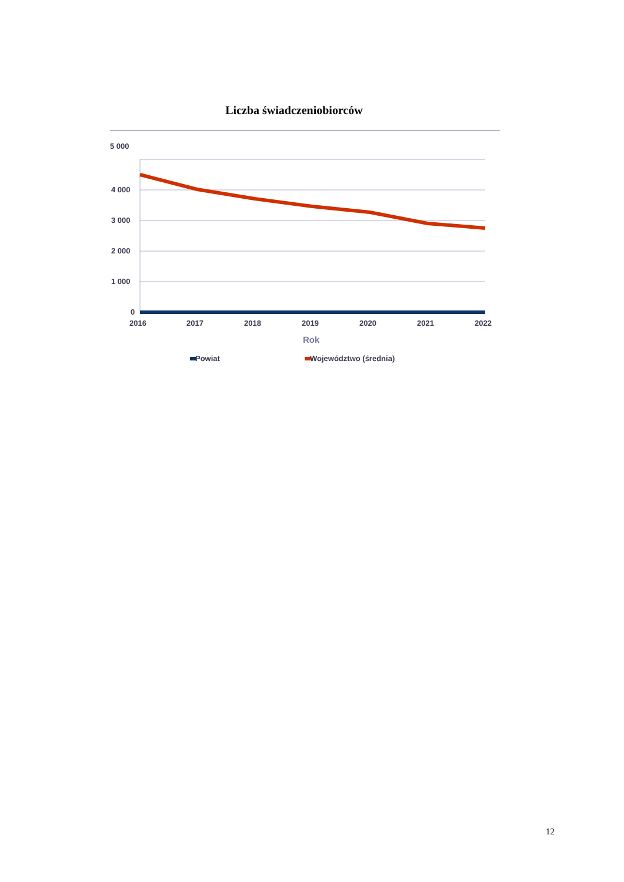Liczba świadczeniobiorców
5 000
4 000
3 000
2 000
1 000
0
2016
2017
2018
2019
2020
2021
2022
Rok
Powiat
Województwo (średnia)
12